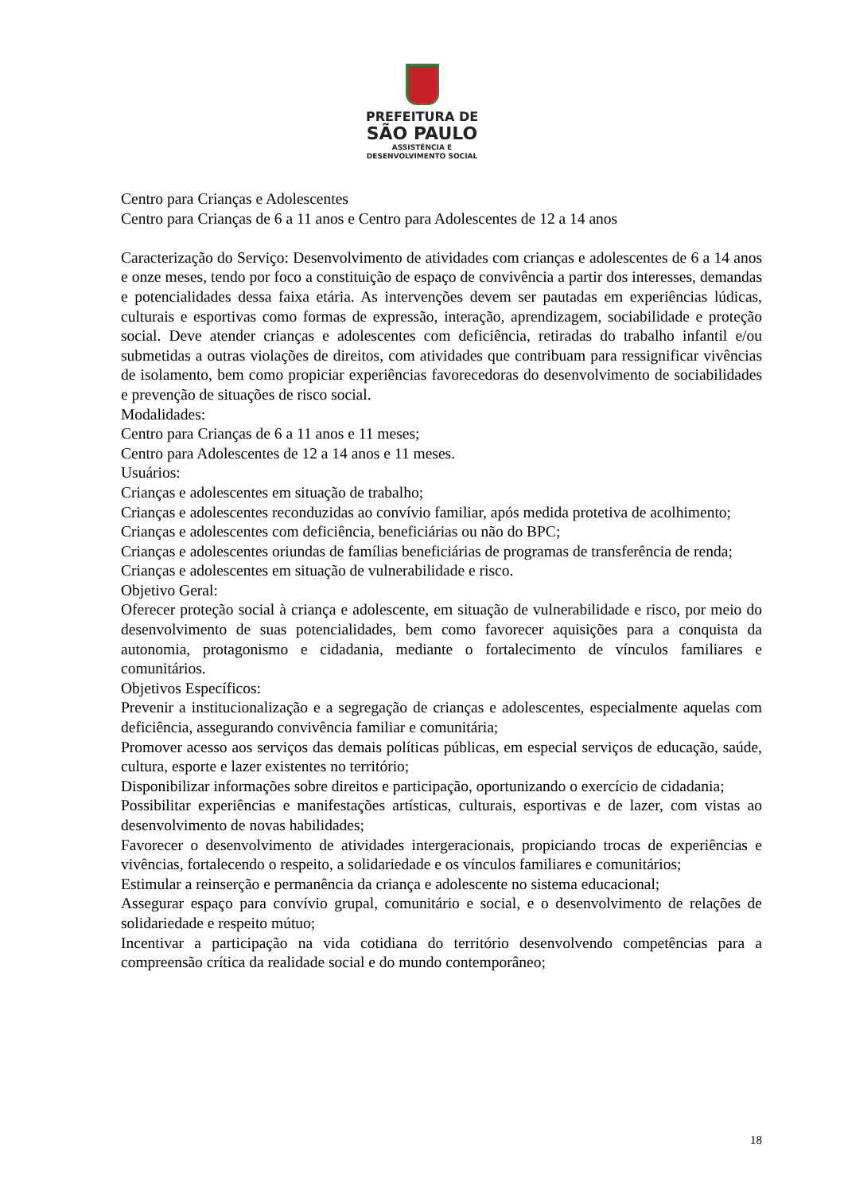PREFEITURA DE
SÃO PAULO
ASSISTÊNCIA E
DESENVOLVIMENTO SOCIAL
Centro para Crianças e Adolescentes
Centro para Crianças de 6 a 11 anos e Centro para Adolescentes de 12 a 14 anos
Caracterização do Serviço: Desenvolvimento de atividades com crianças e adolescentes de 6 a 14 anos e onze meses, tendo por foco a constituição de espaço de convivência a partir dos interesses, demandas e potencialidades dessa faixa etária. As intervenções devem ser pautadas em experiências lúdicas, culturais e esportivas como formas de expressão, interação, aprendizagem, sociabilidade e proteção social. Deve atender crianças e adolescentes com deficiência, retiradas do trabalho infantil e/ou submetidas a outras violações de direitos, com atividades que contribuam para ressignificar vivências de isolamento, bem como propiciar experiências favorecedoras do desenvolvimento de sociabilidades e prevenção de situações de risco social.
Modalidades:
Centro para Crianças de 6 a 11 anos e 11 meses;
Centro para Adolescentes de 12 a 14 anos e 11 meses.
Usuários:
Crianças e adolescentes em situação de trabalho;
Crianças e adolescentes reconduzidas ao convívio familiar, após medida protetiva de acolhimento;
Crianças e adolescentes com deficiência, beneficiárias ou não do BPC;
Crianças e adolescentes oriundas de famílias beneficiárias de programas de transferência de renda;
Crianças e adolescentes em situação de vulnerabilidade e risco.
Objetivo Geral:
Oferecer proteção social à criança e adolescente, em situação de vulnerabilidade e risco, por meio do desenvolvimento de suas potencialidades, bem como favorecer aquisições para a conquista da autonomia, protagonismo e cidadania, mediante o fortalecimento de vínculos familiares e comunitários.
Objetivos Específicos:
Prevenir a institucionalização e a segregação de crianças e adolescentes, especialmente aquelas com deficiência, assegurando convivência familiar e comunitária;
Promover acesso aos serviços das demais políticas públicas, em especial serviços de educação, saúde, cultura, esporte e lazer existentes no território;
Disponibilizar informações sobre direitos e participação, oportunizando o exercício de cidadania;
Possibilitar experiências e manifestações artísticas, culturais, esportivas e de lazer, com vistas ao desenvolvimento de novas habilidades;
Favorecer o desenvolvimento de atividades intergeracionais, propiciando trocas de experiências e vivências, fortalecendo o respeito, a solidariedade e os vínculos familiares e comunitários;
Estimular a reinserção e permanência da criança e adolescente no sistema educacional;
Assegurar espaço para convívio grupal, comunitário e social, e o desenvolvimento de relações de solidariedade e respeito mútuo;
Incentivar a participação na vida cotidiana do território desenvolvendo competências para a compreensão crítica da realidade social e do mundo contemporâneo;
18